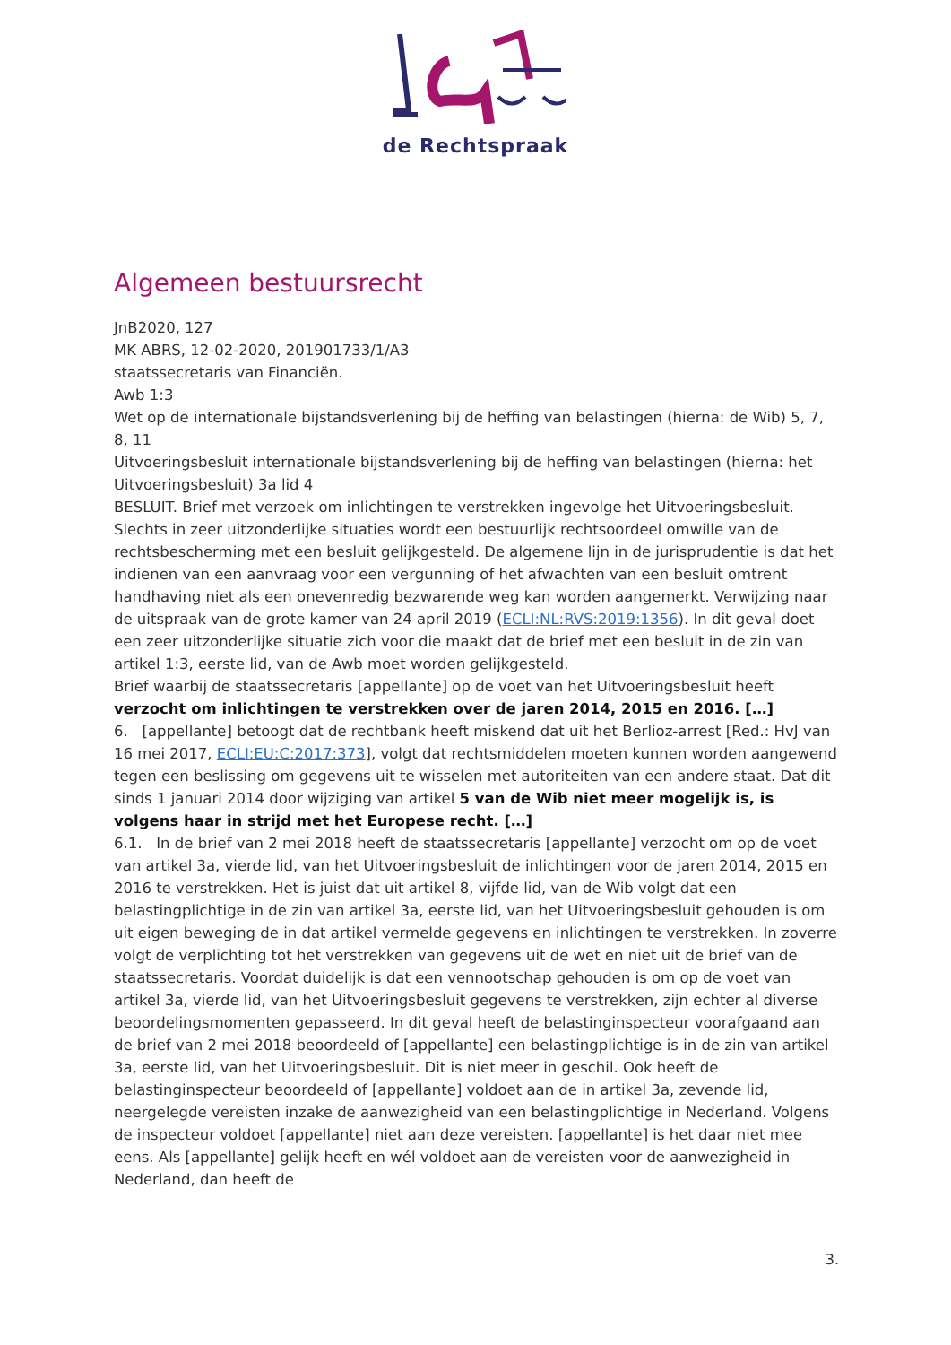de Rechtspraak
Algemeen bestuursrecht
JnB2020, 127
MK ABRS, 12-02-2020, 201901733/1/A3
staatssecretaris van Financiën.
Awb 1:3
Wet op de internationale bijstandsverlening bij de heffing van belastingen (hierna: de Wib) 5, 7, 8, 11
Uitvoeringsbesluit internationale bijstandsverlening bij de heffing van belastingen (hierna: het Uitvoeringsbesluit) 3a lid 4
BESLUIT. Brief met verzoek om inlichtingen te verstrekken ingevolge het Uitvoeringsbesluit. Slechts in zeer uitzonderlijke situaties wordt een bestuurlijk rechtsoordeel omwille van de rechtsbescherming met een besluit gelijkgesteld. De algemene lijn in de jurisprudentie is dat het indienen van een aanvraag voor een vergunning of het afwachten van een besluit omtrent handhaving niet als een onevenredig bezwarende weg kan worden aangemerkt. Verwijzing naar de uitspraak van de grote kamer van 24 april 2019 (ECLI:NL:RVS:2019:1356). In dit geval doet een zeer uitzonderlijke situatie zich voor die maakt dat de brief met een besluit in de zin van artikel 1:3, eerste lid, van de Awb moet worden gelijkgesteld.
Brief waarbij de staatssecretaris [appellante] op de voet van het Uitvoeringsbesluit heeft verzocht om inlichtingen te verstrekken over de jaren 2014, 2015 en 2016. […]
6. [appellante] betoogt dat de rechtbank heeft miskend dat uit het Berlioz-arrest [Red.: HvJ van 16 mei 2017, ECLI:EU:C:2017:373], volgt dat rechtsmiddelen moeten kunnen worden aangewend tegen een beslissing om gegevens uit te wisselen met autoriteiten van een andere staat. Dat dit sinds 1 januari 2014 door wijziging van artikel 5 van de Wib niet meer mogelijk is, is volgens haar in strijd met het Europese recht. […]
6.1. In de brief van 2 mei 2018 heeft de staatssecretaris [appellante] verzocht om op de voet van artikel 3a, vierde lid, van het Uitvoeringsbesluit de inlichtingen voor de jaren 2014, 2015 en 2016 te verstrekken. Het is juist dat uit artikel 8, vijfde lid, van de Wib volgt dat een belastingplichtige in de zin van artikel 3a, eerste lid, van het Uitvoeringsbesluit gehouden is om uit eigen beweging de in dat artikel vermelde gegevens en inlichtingen te verstrekken. In zoverre volgt de verplichting tot het verstrekken van gegevens uit de wet en niet uit de brief van de staatssecretaris. Voordat duidelijk is dat een vennootschap gehouden is om op de voet van artikel 3a, vierde lid, van het Uitvoeringsbesluit gegevens te verstrekken, zijn echter al diverse beoordelingsmomenten gepasseerd. In dit geval heeft de belastinginspecteur voorafgaand aan de brief van 2 mei 2018 beoordeeld of [appellante] een belastingplichtige is in de zin van artikel 3a, eerste lid, van het Uitvoeringsbesluit. Dit is niet meer in geschil. Ook heeft de belastinginspecteur beoordeeld of [appellante] voldoet aan de in artikel 3a, zevende lid, neergelegde vereisten inzake de aanwezigheid van een belastingplichtige in Nederland. Volgens de inspecteur voldoet [appellante] niet aan deze vereisten. [appellante] is het daar niet mee eens. Als [appellante] gelijk heeft en wél voldoet aan de vereisten voor de aanwezigheid in Nederland, dan heeft de
3.